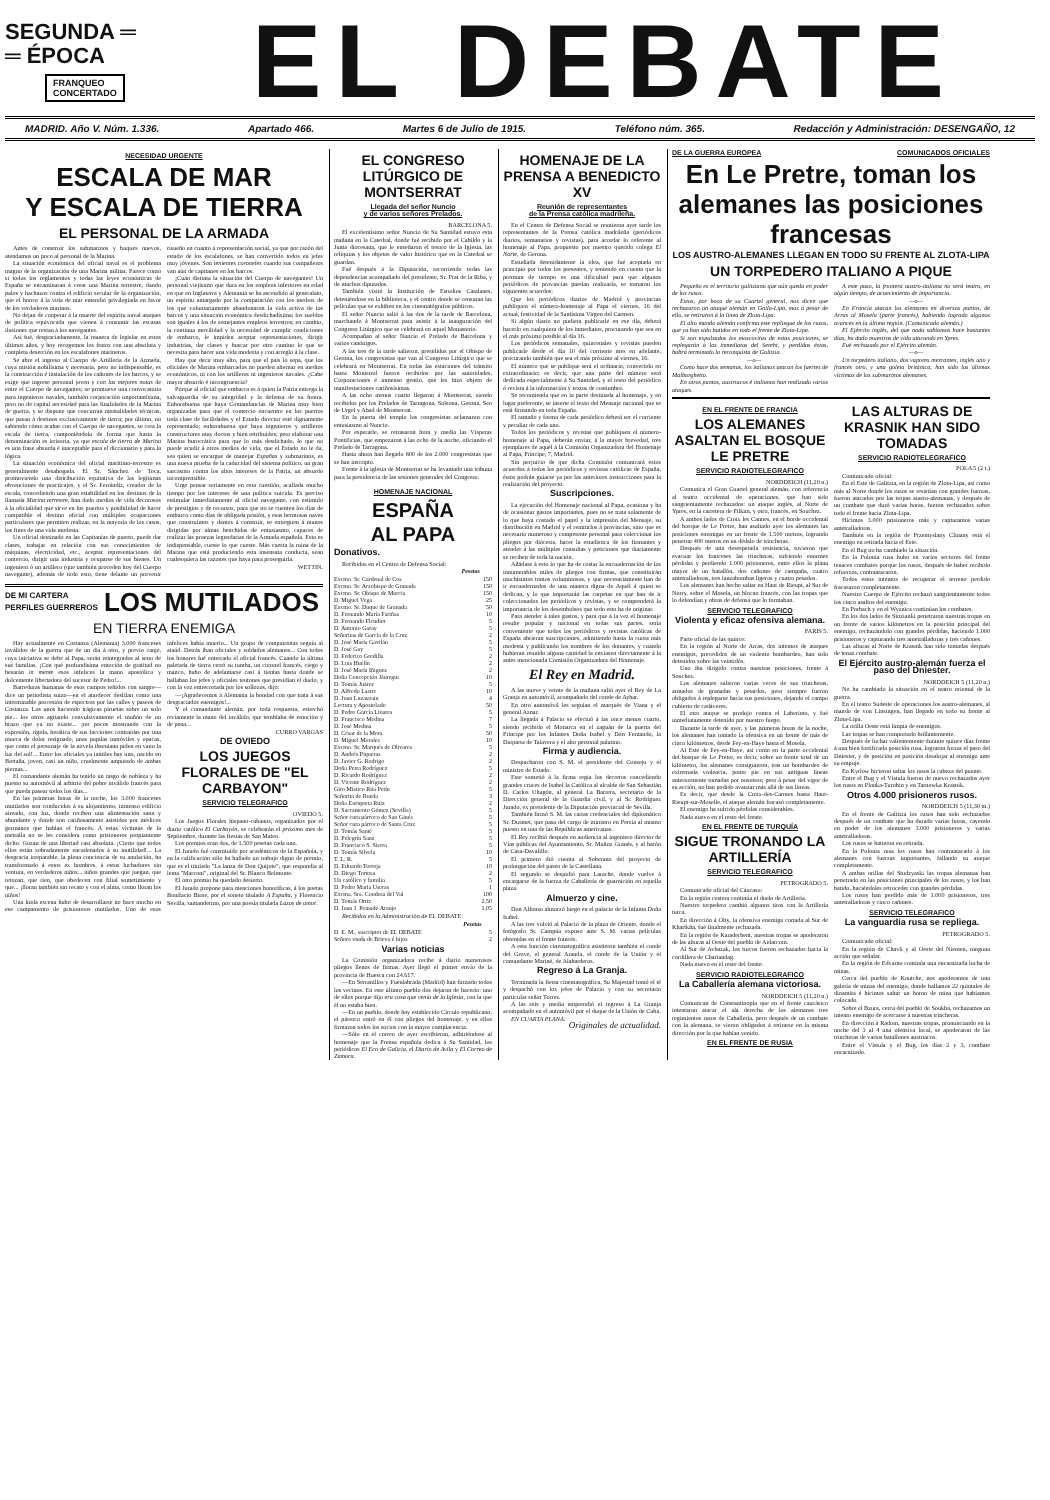SEGUNDA ═
═ ÉPOCA
FRANQUEO
CONCERTADO
EL DEBATE
MADRID. Año V. Núm. 1.336. Apartado 466. Martes 6 de Julio de 1915. Teléfono núm. 365. Redacción y Administración: DESENGAÑO, 12
NECESIDAD URGENTE
ESCALA DE MAR
Y ESCALA DE TIERRA
EL PERSONAL DE LA ARMADA
Antes de construir los submarinos y buques nuevos, atendamos un poco al personal de la Marina.
La situación económica del oficial naval es el problema magno de la organización de una Marina militar. Parece como si todos los reglamentos y todas las leyes económicas de España se encaminaran á crear una Marina terrestre, dando palos y hachazos contra el edificio secular de la organización, que el horror á la vida de mar entendió privilegiada en favor de los verdaderos marinos.
No dejan de cooperar á la muerte del espíritu naval ataques de política equivocada que vienen á consumir las escasas ilusiones que restan á los navegantes.
Así fué, desgraciadamente, la manera de legislar en estos últimos años, y hoy recogemos los frutos con una absoluta y completa deserción en los escalafones marineros.
Se abre el ingreso al Cuerpo de Artillería de la Armada, cuya misión nobilísima y necesaria, pero no indispensable, es la construcción é instalación de los cañones de los barcos, y se exige que ingrese personal joven y con las mejores notas de entre el Cuerpo de navegantes; se promueve una convocatoria para ingenieros navales, también corporación importantísima, pero no de capital necesidad para las finalidades de la Marina de guerra, y se dispone que concurran mentalidades técnicas, que pasan á destinos exclusivamente de tierra; por último, no sabiendo cómo acabar con el Cuerpo de navegantes, se crea la escala de tierra, componiéndola de forma que hasta la denominación es irrisoria, ya que escala de tierra de Marina es una frase absurda é inaceptable para el diccionario y para la lógica.
La situación económica del oficial marítimo-terrestre es generalmente desahogada. El Sr. Sánchez de Toca, promoviendo una distribución equitativa de las legítimas obvenciones de practicajes, y el Sr. Ferrándiz, creador de la escala, concediendo una gran estabilidad en los destinos de la llamada Marina terrestre, han dado medios de vida decorosos á la oficialidad que sirve en los puertos y posibilidad de hacer compatible el destino oficial con múltiples ocupaciones particulares que permiten realizar, en la mayoría de los casos, los fines de una vida modesta.
Un oficial destinado en las Capitanías de puerto, puede dar clases, trabajar en relación con sus conocimientos de máquinas, electricidad, etc., aceptar representaciones del comercio, dirigir una industria y ocuparse de sus bienes. Un ingeniero ó un artillero (que también proceden hoy del Cuerpo navegante), además de todo esto, tiene delante un porvenir risueño en cuanto á representación social, ya que por razón del estado de los escalafones, se han convertido todos en jefes muy jóvenes. Son tenientes coroneles cuando sus compañeros van aún de capitanes en los barcos.
¡Cuán distinta la situación del Cuerpo de navegantes! Un personal viejísimo que dura en los empleos inferiores en edad en que en Inglaterra y Alemania se ha ascendido al generalato, un espíritu amargado por la comparación con los medros de los que voluntariamente abandonaron la vida activa de los barcos y una situación económica desdichadísima; los sueldos son iguales á los de semejantes empleos terrestres; en cambio, la continua movilidad y la necesidad de cumplir condiciones de embarco, le impiden aceptar representaciones, dirigir industrias, dar clases y buscar por otro camino lo que se necesita para hacer una vida modesta y con arreglo á la clase.
Hay que decir muy alto, para que el país lo sepa, que los oficiales de Marina embarcados no pueden alternar en medios económicos, ni con los artilleros ni ingenieros navales. ¿Cabe mayor absurdo é incongruencia?
Porque al oficial que embarca es á quien la Patria entrega la salvaguardia de su integridad y la defensa de su honra. Enhorabuena que haya Comandancias de Marina muy bien organizadas para que el comercio encuentre en los puertos toda clase de facilidades y el Estado director esté dignamente representado; enhorabuena que haya ingenieros y artilleros constructores muy doctos y bien retribuídos; pero elaborar una Marina burocrática para que lo más desdichado, lo que no puede acudir á otros medios de vida, que el Estado no le da, sea quien se encargue de manejar Españas y submarinos, es una nueva prueba de la caducidad del sistema político, un gran sarcasmo contra los altos intereses de la Patria, un absurdo incomprensible.
Urge pensar seriamente en esta cuestión, acallada mucho tiempo por los intereses de una política suicida. Es preciso estimular inmediatamente al oficial navegante, con estímulo de prestigios y de recursos, para que no se cuenten los días de embarco como días de obligada prisión, y esas hermosas naves que construímos y damos á construir, se entreguen á manos dirigidas por almas henchidas de entusiasmo, capaces de realizar las proezas legendarias de la Armada española. Esto es indispensable, cueste lo que cueste. Más cuesta la ruina de la Marina que está produciendo esta insensata conducta, sean cualesquiera las razones que haya para proseguirla.
WETTIN.
DE MI CARTERA
PERFILES GUERREROS
LOS MUTILADOS
EN TIERRA ENEMIGA
Hay actualmente en Costanza (Alemania) 3.000 franceses inválidos de la guerra que de un día á otro, y previo canje, cuya iniciativa se debe al Papa, serán reintegrados al seno de sus familias. ¡Con qué profundísima emoción de gratitud no besarán in mente esos infelices la mano apostólica y dulcemente libertadora del sucesor de Pedro!...
Barreduras humanas de esos campos teñidos con sangre—dice un periodista suizo—en el atardecer desfilan como una interminable procesión de espectros por las calles y paseos de Costanza. Los unos haciendo trágicas piruetas sobre un solo pie... los otros agitando convulsivamente el muñón de un brazo que ya no existe... ¡no pocos mostrando con la expresión, rígida, herática de sus facciones contraídas por una mueca de dolor resignado, unas pupilas inmóviles y opacas, que como el personaje de la novela ibseniana piden en vano la luz del sol!... Entre los oficiales ya inútiles hay uno, nacido en Bretaña, joven, casi un niño, cruelmente amputado de ambas piernas...
El comandante alemán ha tenido un rasgo de nobleza y ha puesto su automóvil al arbitrio del pobre inválido francés para que pueda pasear todos los días...
En las primeras horas de la noche, los 3.000 franceses mutilados son conducidos á su alojamiento, inmenso edificio aireado, con luz, donde reciben una alimentación sana y abundante y donde son cariñosamente asistidos por médicos germanos que hablan el francés. A estas víctimas de la metralla no se les considera como prisioneros propiamente dicho. Gozan de una libertad casi absoluta. ¡Cierto que todos ellos están sobradamente encadenados á su inutilidad!... La desgracia irreparable, la plena conciencia de su anulación, ha transformado á estos ex hombres, á estos luchadores sin ventura, en verdaderos niños... niños grandes que juegan, que retozan, que ríen, que obedecen con filial sometimiento y que... ¡lloran también sin recato y con el alma, como lloran los niños!
Una linda escena hubo de desarrollarse no hace mucho en ese campamento de prisioneros mutilados. Uno de esos infelices había muerto... Un grupo de compatriotas seguía al ataúd. Detrás iban oficiales y soldados alemanes... Con todos los honores fué enterrado el oficial francés. Cuando la última paletada de tierra cerró su tumba, un coronel francés, ciego y manco, hubo de adelantarse casi á tientas hasta donde se hallaban los jefes y oficiales teutones que presidían el duelo, y con la voz entrecortada por los sollozos, dijo:
—¡Agradecemos á Alemania la bondad con que trata á sus desgraciados enemigos!...
Y el comandante alemán, por toda respuesta, estrechó reciamente la mano del inválido, que temblaba de emoción y de pena...
CURRO VARGAS
DE OVIEDO
LOS JUEGOS FLORALES DE "EL CARBAYON"
SERVICIO TELEGRAFICO
OVIEDO 5.
Los Juegos Florales hispano-cubanos, organizados por el diario católico El Carbayón, se celebrarán el próximo mes de Septiembre, durante las fiestas de San Mateo.
Los premios eran dos, de 1.500 pesetas cada uno.
El Jurado fué constituído por académicos de la Española, y en la calificación sólo ha hallado un trabajo digno de premio, que es el titulado "La lanza de Don Quijote", que respondía al lema "Marconi", original del Sr. Blanco Belmonte.
El otro premio ha quedado desierto.
El Jurado propone para menciones honoríficas, á los poetas Bonifacio Birne, por el soneto titulado A España, y Florencio Sevilla, santanderino, por una poesía titulada Lazos de amor.
EL CONGRESO LITÚRGICO DE MONTSERRAT
Llegada del señor Nuncio
y de varios señores Prelados.
BARCELONA 5.
El excelentísimo señor Nuncio de Su Santidad estuvo esta mañana en la Catedral, donde fué recibido por el Cabildo y la Junta diocesana, que le enseñaron el tesoro de la Iglesia, las reliquias y los objetos de valor histórico que en la Catedral se guardan.
Fué después á la Diputación, recorriendo todas las dependencias acompañado del presidente, Sr. Prat de la Riba, y de muchos diputados.
También visitó la Institución de Estudios Catalanes, deteniéndose en la biblioteca, y el centro donde se censuran las películas que se exhiben en los cinematógrafos públicos.
El señor Nuncio salió á las dos de la tarde de Barcelona, marchando á Montserrat para asistir á la inauguración del Congreso Litúrgico que se celebrará en aquel Monasterio.
Acompañan al señor Nuncio el Prelado de Barcelona y varios canónigos.
A las tres de la tarde salieron, presididos por el Obispo de Gerona, los congresistas que van al Congreso Litúrgico que se celebrará en Montserrat. En todas las estaciones del tránsito hasta Monistrol fueron recibidos por las autoridades, Corporaciones é inmenso gentío, que les hizo objeto de manifestaciones cariñosísimas.
A las ocho menos cuarto llegaron á Montserrat, siendo recibidos por los Prelados de Tarragona, Solsona, Gerona, Seo de Urgel y Abad de Montserrat.
En la puerta del templo los congresistas aclamaron con entusiasmo al Nuncio.
Por esperarle, se retrasaron hora y media las Vísperas Pontificias, que empezaron á las ocho de la noche, oficiando el Prelado de Tarragona.
Hasta ahora han llegado 800 de los 2.000 congresistas que se han inscripto.
Frente á la iglesia de Montserrat se ha levantado una tribuna para la presidencia de las sesiones generales del Congreso.
HOMENAJE NACIONAL
ESPAÑA
AL PAPA
Donativos.
Recibidos en el Centro de Defensa Social:
| | Pesetas |
| --- | --- |
| Excmo. Sr. Cardenal de Cos | 150 |
| Excmo. Sr. Arzobispo de Granada | 150 |
| Excmo. Sr. Obispo de Murcia | 150 |
| D. Miguel Vega | 25 |
| Excmo. Sr. Duque de Granada | 50 |
| D. Fernando María Fariñas | 10 |
| D. Fernando Fleudiot | 5 |
| D. Antonio Garay | 5 |
| Señoritas de García de la Cruz | 2 |
| D. José María Gavilán | 5 |
| D. José Gay | 5 |
| D. Federico Gredilla | 2 |
| D. Luis Huelín | 2 |
| D. José María Iñiguez | 2 |
| Doña Concepción Jáuregui | 10 |
| D. Tomás Juárez | 5 |
| D. Alfredo Lastre | 10 |
| D. Juan Luzasoain | 4 |
| Lectura y Apostolado | 50 |
| D. Pedro García Linares | 5 |
| D. Francisco Medina | 7 |
| D. José Medina | 5 |
| D. César de la Mora | 50 |
| D. Miguel Morales | 10 |
| Excmo. Sr. Marqués de Olivares | 5 |
| D. Andrés Piqueras | 2 |
| D. Javier G. Rodrigo | 2 |
| Doña Petra Rodríguez | 5 |
| D. Ricardo Rodríguez | 2 |
| D. Vicente Rodríguez | 2 |
| Giro Místico Rúa Petín | 5 |
| Señorita de Rueda | 3 |
| Doña Enriqueta Ruiz | 2 |
| D. Sacramento Gómez (Sevilla) | 5 |
| Señor cura párroco de San Ginés | 5 |
| Señor cura párroco de Santa Cruz | 5 |
| D. Tomás Santé | 5 |
| D. Pelegrín Sanz | 5 |
| D. Francisco S. Sierra | 5 |
| D. Tomás Silvela | 10 |
| T. L. R. | 5 |
| D. Eduardo Torroja | 10 |
| D. Diego Tortosa | 2 |
| Un católico y familia | 5 |
| D. Pedro María Useras | 1 |
| Excma. Sra. Condesa del Val | 100 |
| D. Tomás Ortiz | 2,50 |
| D. Juan J. Peinado Araujo | 1,05 |
Recibidos en la Administración de EL DEBATE:
| | Pesetas |
| --- | --- |
| D. E. M., suscriptor de EL DEBATE | 5 |
| Señora viuda de Brieva é hijos | 2 |
Varias noticias
La Comisión organizadora recibe á diario numerosos pliegos llenos de firmas. Ayer llegó el primer envío de la provincia de Huesca con 24.617.
—En Serranillos y Fuenlabrada (Madrid) han firmado todos los vecinos. En este último pueblo dos dejaron de hacerlo: uno de ellos porque dijo era cosa que venía de la Iglesia, con la que él no estaba bien.
—En un pueblo, donde hay establecido Círculo republicano, el párroco entró en él con pliegos del homenaje, y en ellos firmaron todos los socios con la mayor complacencia.
—Sólo en el correo de ayer escribieron, adhiriéndose al homenaje que la Prensa española dedica á Su Santidad, los periódicos El Eco de Galicia, el Diario de Avila y El Correo de Zamora.
HOMENAJE DE LA PRENSA A BENEDICTO XV
Reunión de representantes
de la Prensa católica madrileña.
En el Centro de Defensa Social se reunieron ayer tarde los representantes de la Prensa católica madrileña (periódicos diarios, semanarios y revistas), para acordar lo referente al homenaje al Papa, propuesto por nuestro querido colega El Norte, de Gerona.
Estudiada detenidamente la idea, que fué aceptada en principio por todos los presentes, y teniendo en cuenta que la premura de tiempo es una dificultad para que algunos periódicos de provincias puedan realizarla, se tomaron los siguientes acuerdos:
Que los periódicos diarios de Madrid y provincias publiquen el número-homenaje al Papa el viernes, 16 del actual, festividad de la Santísima Virgen del Carmen.
Si algún diario no pudiera publicarle en ese día, deberá hacerlo en cualquiera de los inmediatos, procurando que sea en el más próximo posible al día 16.
Los periódicos semanales, quincenales y revistas pueden publicarle desde el día 10 del corriente mes en adelante, procurando también que sea el más próximo al viernes, 16.
El número que se publique será el ordinario, convertido en extraordinario; es decir, que una parte del número será dedicada especialmente á Su Santidad, y el resto del periódico ó revista á la información y textos de costumbre.
Se recomienda que en la parte destinada al homenaje, y en lugar preferente, se inserte el texto del Mensaje nacional que se está firmando en toda España.
El tamaño y forma de cada periódico deberá ser el corriente y peculiar de cada uno.
Todos los periódicos y revistas que publiquen el número-homenaje al Papa, deberán enviar, á la mayor brevedad, tres ejemplares de aquél á la Comisión Organizadora del Homenaje al Papa, Príncipe, 7, Madrid.
Sin perjuicio de que dicha Comisión comunicará estos acuerdos á todos los periódicos y revistas católicas de España, éstos podrán guiarse ya por las anteriores instrucciones para la realización del proyecto.
Suscripciones.
La ejecución del Homenaje nacional al Papa, ocasiona y ha de ocasionar gastos importantes, pues no se trata solamente de lo que haya costado el papel y la impresión del Mensaje, su distribución en Madrid y el remitirlos á provincias, sino que es necesario numeroso y competente personal para coleccionar los pliegos por diócesis, hacer la estadística de los firmantes y atender á las múltiples consultas y peticiones que diariamente se reciben de toda la nación.
Añádase á esto lo que ha de costar la encuadernación de los innumerables miles de pliegos con firmas, que constituirán muchísimos tomos voluminosos, y que necesariamente han de ir encuadernados de una manera digna de Aquél á quien se dedican, y lo que importarán las carpetas en que han de ir coleccionados los periódicos y revistas, y se comprenderá la importancia de los desembolsos que todo esto ha de originar.
Para atender á tales gastos, y para que á la vez el homenaje resulte popular y nacional en todas sus partes, sería conveniente que todos los periódicos y revistas católicas de España abrieran suscripciones, admitiendo hasta la cuota más modesta y publicando los nombres de los donantes, y cuando hubieran reunido alguna cantidad la enviasen directamente á la antes mencionada Comisión Organizadora del Homenaje.
El Rey en Madrid.
A las nueve y veinte de la mañana salió ayer el Rey de La Granja en automóvil, acompañado del conde de Aybar.
En otro automóvil les seguían el marqués de Viana y el general Aznar.
La llegada á Palacio se efectuó á las once menos cuarto, siendo recibido el Monarca en el zaguán de la puerta del Príncipe por los Infantes Doña Isabel y Don Fernando, la Duquesa de Talavera y el alto personal palatino.
Firma y audiencia.
Despacharon con S. M. el presidente del Consejo y el ministro de Estado.
Este sometió á la firma regia los decretos concediendo grandes cruces de Isabel la Católica al alcalde de San Sebastián D. Carlos Uhagón, al general La Barrera, secretario de la Dirección general de la Guardia civil, y al Sr. Rodríguez Jurado, ex presidente de la Diputación provincial de Sevilla.
También firmó S. M. las cartas credenciales del diplomático Sr. Dusmet, que pasa del cargo de ministro en Persia al mismo puesto en una de las Repúblicas americanas.
El Rey recibió después en audiencia al ingeniero director de Vías públicas del Ayuntamiento, Sr. Muñoz Granés, y al barón de Casa-Davalillo.
El primero dió cuenta al Soberano del proyecto de prolongación del paseo de la Castellana.
El segundo se despidió para Larache, donde vuelve á encargarse de la fuerza de Caballería de guarnición en aquella plaza.
Almuerzo y cine.
Don Alfonso almorzó luego en el palacio de la Infanta Doña Isabel.
A las tres volvió al Palacio de la plaza de Oriente, donde el fotógrafo Sr. Campúa expuso ante S. M. varias películas obtenidas en el frente francés.
A esta función cinematográfica asistieron también el conde del Grove, el general Aranda, el conde de la Unión y el comandante Mariné, de Alabarderos.
Regreso á La Granja.
Terminada la fiesta cinematográfica, Su Majestad tomó el té y despachó con los jefes de Palacio y con su secretario particular señor Torres.
A las seis y media emprendió el regreso á La Granja acompañado en el automóvil por el duque de la Unión de Cuba.
EN CUARTA PLANA:
Originales de actualidad.
DE LA GUERRA EUROPEA COMUNICADOS OFICIALES
En Le Pretre, toman los alemanes las posiciones francesas
LOS AUSTRO-ALEMANES LLEGAN EN TODO SU FRENTE AL ZLOTA-LIPA
UN TORPEDERO ITALIANO A PIQUE
Pequeño es el territorio galitziano que aún queda en poder de los rusos.
Estos, por boca de su Cuartel general, nos dicen que rechazaron un ataque alemán en Gnila-Lipa, mas á pesar de ello, se retiraron á la línea de Zlota-Lipa.
El alto mando alemán confirma este repliegue de los rusos, que ya han sido batidos en todo el frente de Zlota-Lipa.
Si son expulsados los moscovitas de estas posiciones, se replegarán á las inmediatas del Sereht, y perdidas éstas, habrá terminado la reconquista de Galitzia.
—o—
Como hace dos semanas, los italianos atacan los fuertes de Malborghetto.
En otros puntos, austriacos é italianos han realizado varios ataques.
A este paso, la frontera austro-italiana no será teatro, en algún tiempo, de acaecimiento de importancia.
—o—
En Francia atacan los alemanes en diversos puntos, de Arras al Mosela (parte francés), habiendo logrado algunos avances en la última región. (Comunicado alemán.)
El Ejército inglés, del que nada sabíamos hace bastantes días, ha dado muestras de vida atacando en Ypres.
Fué rechazado por el Ejército alemán.
—o—
Un torpedero italiano, dos vapores mercantes, inglés uno y francés otro, y una goleta británica, han sido las últimas víctimas de los submarinos alemanes.
EN EL FRENTE DE FRANCIA
LOS ALEMANES ASALTAN EL BOSQUE LE PRETRE
SERVICIO RADIOTELEGRAFICO
NORDDEICH (11,20 n.)
Comunica el Gran Cuartel general alemán, con referencia al teatro occidental de operaciones, que han sido sangrientamente rechazados: un ataque inglés, al Norte de Ypres, en la carretera de Pilkim, y otro, francés, en Souchez.
A ambos lados de Croix les Cannes, en el borde occidental del bosque de Le Pretre, han asaltado ayer los alemanes las posiciones enemigas en un frente de 1.500 metros, logrando penetrar 400 metros en un dédalo de trincheras.
Después de una desesperada resistencia, tuvieron que evacuar los franceses las trincheras, sufriendo enormes pérdidas y perdiendo 1.000 prisioneros, entre ellos la plana mayor de un batallón, dos cañones de campaña, cuatro ametralladoras, tres lanzabombas ligeros y cuatro pesados.
Los alemanes han hecho saltar en Haut de Rieupt, al Sur de Norry, sobre el Mosela, un blocao francés, con las tropas que lo defendían y obras de defensa que lo formaban.
SERVICIO TELEGRAFICO
Violenta y eficaz ofensiva alemana.
PARIS 5.
Parte oficial de las quince:
En la región al Norte de Arras, dos intentos de ataques enemigos, precedidos de un violento bombardeo, han sido detenidos sobre las veintidós.
Uno iba dirigido contra nuestras posiciones, frente á Souchez.
Los alemanes salieron varias veces de sus trincheras, armados de granadas y petardos, pero siempre fueron obligados á replegarse hacia sus posiciones, dejando el campo cubierto de cadáveres.
El otro ataque se produjo contra el Laberinto, y fué inmediatamente detenido por nuestro fuego.
Durante la tarde de ayer, y las primeras horas de la noche, los alemanes han tomado la ofensiva en un frente de más de cinco kilómetros, desde Fey-en-Haye hasta el Mosela.
Al Este de Fey-en-Haye, así como en la parte occidental del bosque de Le Pretre, es decir, sobre un frente total de un kilómetro, los alemanes consiguieron, tras un bombardeo de extremada violencia, poner pie en sus antiguas líneas anteriormente tomadas por nosotros; pero á pesar del vigor de su acción, no han podido avanzar más allá de sus líneas.
Es decir, que desde la Croix-des-Carmes hasta Haut-Rieupt-sur-Moselle, el ataque alemán fracasó completamente.
El enemigo ha sufrido pérdidas considerables.
Nada nuevo en el resto del frente.
EN EL FRENTE DE TURQUÍA
SIGUE TRONANDO LA ARTILLERÍA
SERVICIO TELEGRAFICO
PETROGRADO 5.
Comunicado oficial del Cáucaso:
En la región costera continúa el duelo de Artillería.
Nuestro torpedero cambió algunos tiros con la Artillería turca.
En dirección á Olty, la ofensiva enemiga cortada al Sur de Khartkha, fué finalmente rechazada.
En la región de Karaderbent, nuestras tropas se apoderaron de las alturas al Oeste del pueblo de Aidarcom.
Al Sur de Avbazak, los turcos fueron rechazados hacia la cordillera de Chariandag.
Nada nuevo en el resto del frente.
SERVICIO RADIOTELEGRAFICO
La Caballería alemana victoriosa.
NORDDEICH 5 (11,20 n.)
Comunican de Constantinopla que en el frente caucásico intentaron atacar el ala derecha de los alemanes tres regimientos rusos de Caballería, pero después de un combate con la alemana, se vieron obligados á retirarse en la misma dirección por la que habían venido.
EN EL FRENTE DE RUSIA
LAS ALTURAS DE KRASNIK HAN SIDO TOMADAS
SERVICIO RADIOTELEGRAFICO
POLA 5 (2 t.)
Comunicado oficial:
En el Este de Galitzia, en la región de Zlota-Lipa, así como más al Norte donde los rusos se resistían con grandes fuerzas, fueron atacados por las tropas austro-alemanas, y después de un combate que duró varias horas, fueron rechazados sobre todo el frente hacia Zlota-Lipa.
Hicimos 3.000 prisioneros más y capturamos varias ametralladoras.
También en la región de Przemyslany Clinany está el enemigo en retirada hacia el Este.
En el Bug no ha cambiado la situación.
En la Polonia rusa hubo en varios sectores del frente tenaces combates porque los rusos, después de haber recibido refuerzos, contraatacaron.
Todos estos intentos de recuperar el terreno perdido fracasaron completamente.
Nuestro Cuerpo de Ejército rechazó sangrientamente todos los cinco asaltos del enemigo.
En Porbach y en el Wyznica continúan los combates.
En los dos lados de Stozianki penetraron nuestras tropas en un frente de varios kilómetros en la posición principal del enemigo, rechazándolo con grandes pérdidas, haciendo 1.000 prisioneros y capturando tres ametralladoras y tres cañones.
Las alturas al Norte de Krasnik han sido tomadas después de tenaz combate.
El Ejército austro-alemán fuerza el paso del Dniester.
NORDDEICH 5 (11,20 n.)
No ha cambiado la situación en el teatro oriental de la guerra.
En el teatro Sudeste de operaciones los austro-alemanes, al mando de von Linsingen, han llegado en todo su frente al Zlota-Lipa.
La orilla Oeste está limpia de enemigos.
Las tropas se han comportado brillantemente.
Después de luchar valientemente durante quince días frente á una bien fortificada posición rusa, lograron forzar el paso del Dniester, y de posición en posición desalojar al enemigo ante su empuje.
En Kyrlow hicieron saltar los rusos la cabeza del puente.
Entre el Bug y el Vístula fueron de nuevo rechazados ayer los rusos en Plonka-Turobin y en Tarnowka Krasnik.
Otros 4.000 prisioneros rusos.
NORDDEICH 5 (11,30 m.)
En el frente de Galitzia los rusos han sido rechazados después de un combate que ha durado varias horas, cayendo en poder de los alemanes 3.000 prisioneros y varias ametralladoras.
Los rusos se batieron en retirada.
En la Polonia rusa los rusos han contraatacado á los alemanes con fuerzas importantes, fallando su ataque completamente.
A ambas orillas del Studzyaski las tropas alemanas han penetrado en las posiciones principales de los rusos, y los han batido, haciéndoles retroceder con grandes pérdidas.
Los rusos han perdido más de 1.000 prisioneros, tres ametralladoras y cinco cañones.
SERVICIO TELEGRAFICO
La vanguardia rusa se repliega.
PETROGRADO 5.
Comunicado oficial:
En la región de Chavli y al Oeste del Niemen, ninguna acción que señalar.
En la región de Edvarno continúa una encarnizada lucha de minas.
Cerca del pueblo de Koutche, nos apoderamos de una galería de minas del enemigo, donde hallamos 22 quintales de dinamita é hicimos saltar un horno de mina que habíamos colocado.
Sobre el Bzura, cerca del pueblo de Soukha, rechazamos un intento enemigo de acercarse á nuestras trincheras.
En dirección á Radom, nuestras tropas, pronunciando en la noche del 3 al 4 una ofensiva local, se apoderaron de las trincheras de varios batallones austriacos.
Entre el Vístula y el Bug, los días 2 y 3, combate encarnizado.